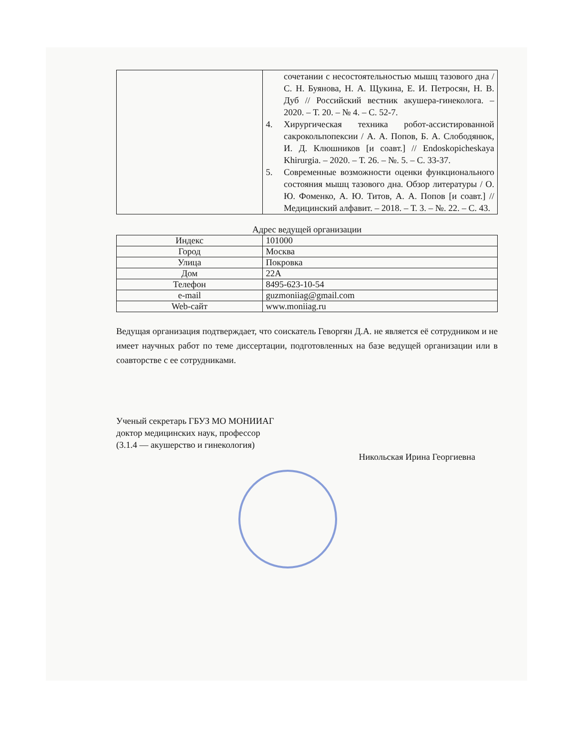| | сочетании с несостоятельностью мышц тазового дна / С. Н. Буянова, Н. А. Щукина, Е. И. Петросян, Н. В. Дуб // Российский вестник акушера-гинеколога. – 2020. – Т. 20. – № 4. – С. 52-7. 4. Хирургическая техника робот-ассистированной сакрокольпопексии / А. А. Попов, Б. А. Слободянюк, И. Д. Клюшников [и соавт.] // Endoskopicheskaya Khirurgia. – 2020. – Т. 26. – №. 5. – С. 33-37. 5. Современные возможности оценки функционального состояния мышц тазового дна. Обзор литературы / О. Ю. Фоменко, А. Ю. Титов, А. А. Попов [и соавт.] // Медицинский алфавит. – 2018. – Т. 3. – №. 22. – С. 43. |
Адрес ведущей организации
| Индекс | 101000 |
| Город | Москва |
| Улица | Покровка |
| Дом | 22А |
| Телефон | 8495-623-10-54 |
| e-mail | guzmoniiag@gmail.com |
| Web-сайт | www.moniiag.ru |
Ведущая организация подтверждает, что соискатель Геворгян Д.А. не является её сотрудником и не имеет научных работ по теме диссертации, подготовленных на базе ведущей организации или в соавторстве с ее сотрудниками.
Ученый секретарь ГБУЗ МО МОНИИАГ
доктор медицинских наук, профессор
(3.1.4 — акушерство и гинекология)
Никольская Ирина Георгиевна